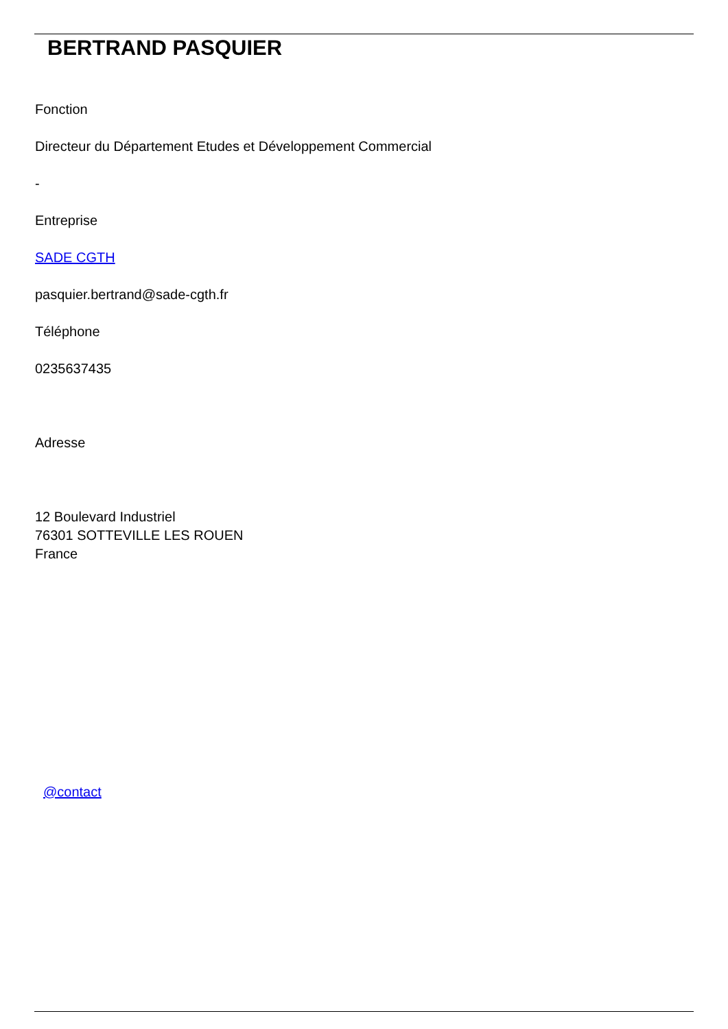BERTRAND PASQUIER
Fonction
Directeur du Département Etudes et Développement Commercial
-
Entreprise
SADE CGTH
pasquier.bertrand@sade-cgth.fr
Téléphone
0235637435
Adresse
12 Boulevard Industriel
76301 SOTTEVILLE LES ROUEN
France
@contact